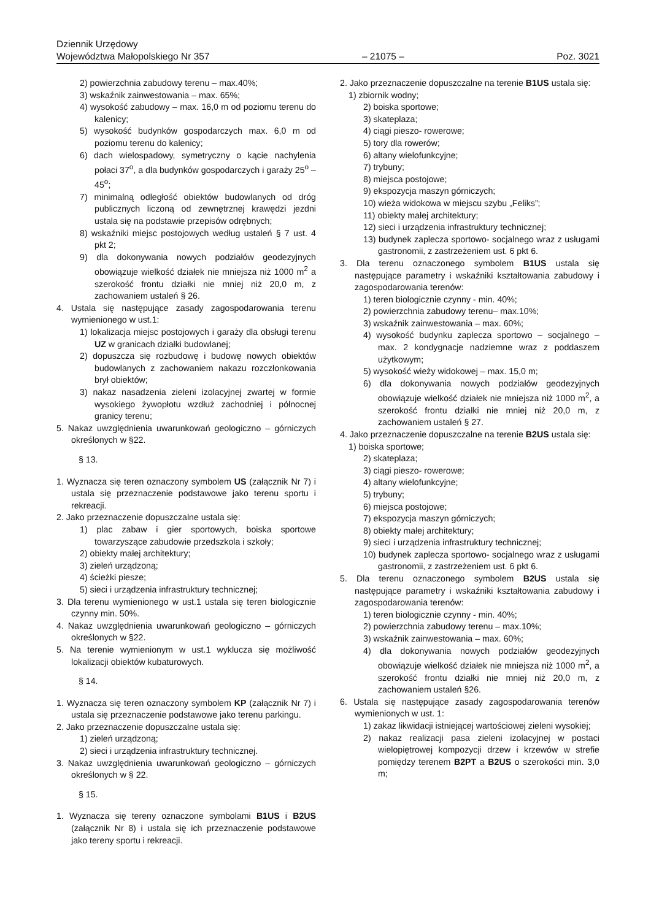Dziennik Urzędowy
Województwa Małopolskiego Nr 357 – 21075 – Poz. 3021
2) powierzchnia zabudowy terenu – max.40%;
3) wskaźnik zainwestowania – max. 65%;
4) wysokość zabudowy – max. 16,0 m od poziomu terenu do kalenicy;
5) wysokość budynków gospodarczych max. 6,0 m od poziomu terenu do kalenicy;
6) dach wielospadowy, symetryczny o kącie nachylenia połaci 37<sup>o</sup>, a dla budynków gospodarczych i garaży 25<sup>o</sup> – 45<sup>o</sup>;
7) minimalną odległość obiektów budowlanych od dróg publicznych liczoną od zewnętrznej krawędzi jezdni ustala się na podstawie przepisów odrębnych;
8) wskaźniki miejsc postojowych według ustaleń § 7 ust. 4 pkt 2;
9) dla dokonywania nowych podziałów geodezyjnych obowiązuje wielkość działek nie mniejsza niż 1000 m<sup>2</sup> a szerokość frontu działki nie mniej niż 20,0 m, z zachowaniem ustaleń § 26.
4. Ustala się następujące zasady zagospodarowania terenu wymienionego w ust.1:
1) lokalizacja miejsc postojowych i garaży dla obsługi terenu UZ w granicach działki budowlanej;
2) dopuszcza się rozbudowę i budowę nowych obiektów budowlanych z zachowaniem nakazu rozczłonkowania brył obiektów;
3) nakaz nasadzenia zieleni izolacyjnej zwartej w formie wysokiego żywopłotu wzdłuż zachodniej i północnej granicy terenu;
5. Nakaz uwzględnienia uwarunkowań geologiczno – górniczych określonych w §22.
§ 13.
1. Wyznacza się teren oznaczony symbolem US (załącznik Nr 7) i ustala się przeznaczenie podstawowe jako terenu sportu i rekreacji.
2. Jako przeznaczenie dopuszczalne ustala się:
1) plac zabaw i gier sportowych, boiska sportowe towarzyszące zabudowie przedszkola i szkoły;
2) obiekty małej architektury;
3) zieleń urządzoną;
4) ścieżki piesze;
5) sieci i urządzenia infrastruktury technicznej;
3. Dla terenu wymienionego w ust.1 ustala się teren biologicznie czynny min. 50%.
4. Nakaz uwzględnienia uwarunkowań geologiczno – górniczych określonych w §22.
5. Na terenie wymienionym w ust.1 wyklucza się możliwość lokalizacji obiektów kubaturowych.
§ 14.
1. Wyznacza się teren oznaczony symbolem KP (załącznik Nr 7) i ustala się przeznaczenie podstawowe jako terenu parkingu.
2. Jako przeznaczenie dopuszczalne ustala się:
1) zieleń urządzoną;
2) sieci i urządzenia infrastruktury technicznej.
3. Nakaz uwzględnienia uwarunkowań geologiczno – górniczych określonych w § 22.
§ 15.
1. Wyznacza się tereny oznaczone symbolami B1US i B2US (załącznik Nr 8) i ustala się ich przeznaczenie podstawowe jako tereny sportu i rekreacji.
2. Jako przeznaczenie dopuszczalne na terenie B1US ustala się:
1) zbiornik wodny;
2) boiska sportowe;
3) skateplaza;
4) ciągi pieszo- rowerowe;
5) tory dla rowerów;
6) altany wielofunkcyjne;
7) trybuny;
8) miejsca postojowe;
9) ekspozycja maszyn górniczych;
10) wieża widokowa w miejscu szybu „Feliks”;
11) obiekty małej architektury;
12) sieci i urządzenia infrastruktury technicznej;
13) budynek zaplecza sportowo- socjalnego wraz z usługami gastronomii, z zastrzeżeniem ust. 6 pkt 6.
3. Dla terenu oznaczonego symbolem B1US ustala się następujące parametry i wskaźniki kształtowania zabudowy i zagospodarowania terenów:
1) teren biologicznie czynny - min. 40%;
2) powierzchnia zabudowy terenu– max.10%;
3) wskaźnik zainwestowania – max. 60%;
4) wysokość budynku zaplecza sportowo – socjalnego – max. 2 kondygnacje nadziemne wraz z poddaszem użytkowym;
5) wysokość wieży widokowej – max. 15,0 m;
6) dla dokonywania nowych podziałów geodezyjnych obowiązuje wielkość działek nie mniejsza niż 1000 m<sup>2</sup>, a szerokość frontu działki nie mniej niż 20,0 m, z zachowaniem ustaleń § 27.
4. Jako przeznaczenie dopuszczalne na terenie B2US ustala się:
1) boiska sportowe;
2) skateplaza;
3) ciągi pieszo- rowerowe;
4) altany wielofunkcyjne;
5) trybuny;
6) miejsca postojowe;
7) ekspozycja maszyn górniczych;
8) obiekty małej architektury;
9) sieci i urządzenia infrastruktury technicznej;
10) budynek zaplecza sportowo- socjalnego wraz z usługami gastronomii, z zastrzeżeniem ust. 6 pkt 6.
5. Dla terenu oznaczonego symbolem B2US ustala się następujące parametry i wskaźniki kształtowania zabudowy i zagospodarowania terenów:
1) teren biologicznie czynny - min. 40%;
2) powierzchnia zabudowy terenu – max.10%;
3) wskaźnik zainwestowania – max. 60%;
4) dla dokonywania nowych podziałów geodezyjnych obowiązuje wielkość działek nie mniejsza niż 1000 m<sup>2</sup>, a szerokość frontu działki nie mniej niż 20,0 m, z zachowaniem ustaleń §26.
6. Ustala się następujące zasady zagospodarowania terenów wymienionych w ust. 1:
1) zakaz likwidacji istniejącej wartościowej zieleni wysokiej;
2) nakaz realizacji pasa zieleni izolacyjnej w postaci wielopiętrowej kompozycji drzew i krzewów w strefie pomiędzy terenem B2PT a B2US o szerokości min. 3,0 m;